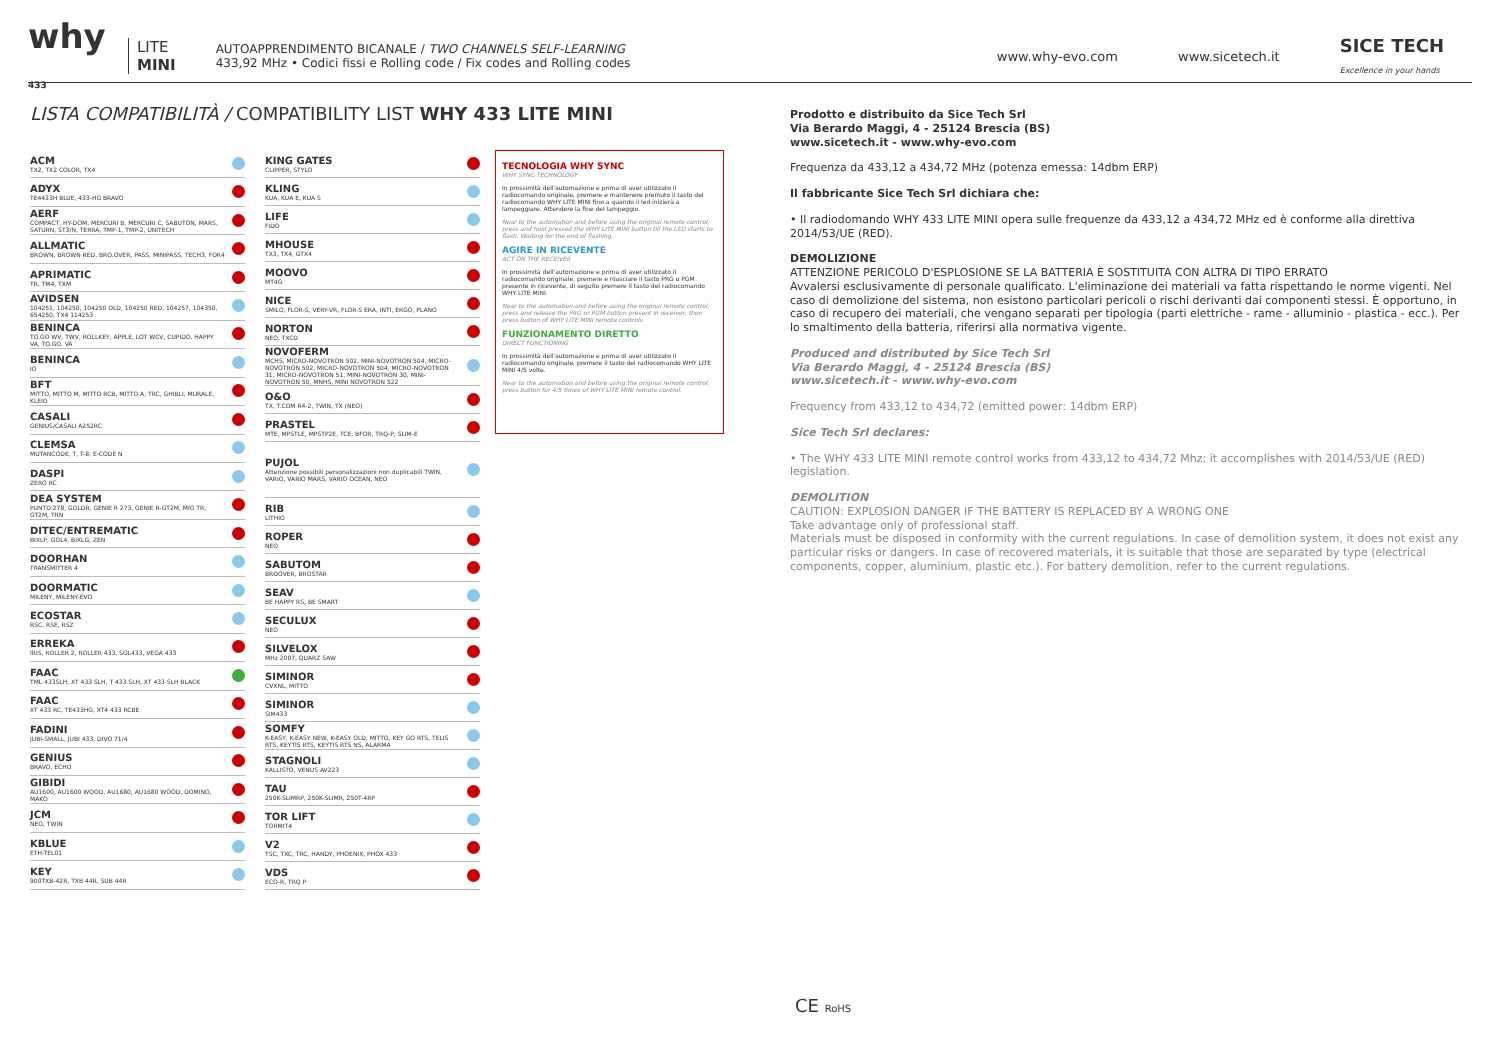why
433 LITE
MINI AUTOAPPRENDIMENTO BICANALE / TWO CHANNELS SELF-LEARNING
433,92 MHz • Codici fissi e Rolling code / Fix codes and Rolling codes www.why-evo.com www.sicetech.it SICE TECH
Excellence in your hands
LISTA COMPATIBILITÀ / COMPATIBILITY LIST WHY 433 LITE MINI
| ACM TX2, TX2 COLOR, TX4 | |
| ADYX TE4433H BLUE, 433-HG BRAVO | |
| AERF COMPACT, HY-DOM, MERCURI B, MERCURI C, SABUTON, MARS, SATURN, ST3/N, TERRA, TMP-1, TMP-2, UNITECH | |
| ALLMATIC BROWN, BROWN RED, BRO.OVER, PASS, MINIPASS, TECH3, FOR4 | |
| APRIMATIC TR, TM4, TXM | |
| AVIDSEN 104251, 104250, 104250 OLD, 104250 RED, 104257, 104350, 654250, TX4 114253 | |
| BENINCA TO.GO WV, TWV, ROLLKEY, APPLE, LOT WCV, CUPIDO, HAPPY VA, TO.GO. VA | |
| BENINCA IO | |
| BFT MITTO, MITTO M, MITTO RCB, MITTO A, TRC, GHIBLI, MURALE, KLEIO | |
| CASALI GENIUS/CASALI A252RC | |
| CLEMSA MUTANCODE, T, T-8, E-CODE N | |
| DASPI ZERO RC | |
| DEA SYSTEM PUNTO 278, GOLDR, GENIE R 273, GENIE R-GT2M, MIO TR, GT2M, TRN | |
| DITEC/ENTREMATIC BIXLP, GOL4, BIXLG, ZEN | |
| DOORHAN TRANSMITTER 4 | |
| DOORMATIC MILENY, MILENY-EVO | |
| ECOSTAR RSC, RSE, RSZ | |
| ERREKA IRIS, ROLLER 2, ROLLER 433, SOL433, VEGA 433 | |
| FAAC TML 433SLH, XT 433 SLH, T 433 SLH, XT 433 SLH BLACK | |
| FAAC XT 433 RC, TE433HG, XT4 433 RCBE | |
| FADINI JUBI-SMALL, JUBI 433, DIVO 71/4 | |
| GENIUS BRAVO, ECHO | |
| GIBIDI AU1600, AU1600 WOOD, AU1680, AU1680 WOOD, DOMINO, MAKO | |
| JCM NEO, TWIN | |
| KBLUE ETH-TEL01 | |
| KEY 900TXB-42R, TXB 44R, SUB 44R | |
| KING GATES CLIPPER, STYLO | |
| KLING KUA, KUA E, KUA S | |
| LIFE FIDO | |
| MHOUSE TX3, TX4, GTX4 | |
| MOOVO MT4G | |
| NICE SMILO, FLOR-S, VERY-VR, FLOR-S ERA, INTI, ERGO, PLANO | |
| NORTON NEO, TXCD | |
| NOVOFERM MCHS, MICRO-NOVOTRON 502, MINI-NOVOTRON 504, MICRO-NOVOTRON 502, MICRO-NOVOTRON 504, MICRO-NOVOTRON 31, MICRO-NOVOTRON 51, MINI-NOVOTRON 30, MINI-NOVOTRON 50, MNHS, MINI NOVOTRON 522 | |
| O&O TX, T.COM R4-2, TWIN, TX (NEO) | |
| PRASTEL MTE, MPSTLE, MPSTP2E, TCE, BFOR, TRQ-P, SLIM-E | |
| PUJOL Attenzione possibili personalizzazioni non duplicabili TWIN, VARIO, VARIO MARS, VARIO OCEAN, NEO | |
| RIB LITHIO | |
| ROPER NEO | |
| SABUTOM BROOVER, BROSTAR | |
| SEAV BE HAPPY RS, BE SMART | |
| SECULUX NEO | |
| SILVELOX MHz 2007, QUARZ SAW | |
| SIMINOR CVXNL, MITTO | |
| SIMINOR SIM433 | |
| SOMFY K-EASY, K-EASY NEW, K-EASY OLD, MITTO, KEY GO RTS, TELIS RTS, KEYTIS RTS, KEYTIS RTS NS, ALARMA | |
| STAGNOLI KALLISTO, VENUS AV223 | |
| TAU 250K-SLIMRP, 250K-SLIMR, 250T-4RP | |
| TOR LIFT TORMIT4 | |
| V2 TSC, TXC, TRC, HANDY, PHOENIX, PHOX 433 | |
| VDS ECO-R, TRQ P | |
TECNOLOGIA WHY SYNC
WHY SYNC TECHNOLOGY
In prossimità dell'automazione e prima di aver utilizzato il radiocomando originale, premere e mantenere premuto il tasto del radiocomando WHY LITE MINI fino a quando il led inizierà a lampeggiare. Attendere la fine del lampeggio.
Near to the automation and before using the original remote control, press and hold pressed the WHY LITE MINI button till the LED starts to flash. Waiting for the end of flashing.
AGIRE IN RICEVENTE
ACT ON THE RECEIVER
In prossimità dell'automazione e prima di aver utilizzato il radiocomando originale, premere e rilasciare il tasto PRG o PGM presente in ricevente, di seguito premere il tasto del radiocomando WHY LITE MINI.
Near to the automation and before using the original remote control, press and release the PRG or PGM button present in receiver, then press button of WHY LITE MINI remote controls.
FUNZIONAMENTO DIRETTO
DIRECT FUNCTIONING
In prossimità dell'automazione e prima di aver utilizzato il radiocomando originale, premere il tasto del radiocomando WHY LITE MINI 4/5 volte.
Near to the automation and before using the original remote control, press button for 4/5 times of WHY LITE MINI remote control.
Prodotto e distribuito da Sice Tech Srl
Via Berardo Maggi, 4 - 25124 Brescia (BS)
www.sicetech.it - www.why-evo.com
Frequenza da 433,12 a 434,72 MHz (potenza emessa: 14dbm ERP)
Il fabbricante Sice Tech Srl dichiara che:
• Il radiodomando WHY 433 LITE MINI opera sulle frequenze da 433,12 a 434,72 MHz ed è conforme alla direttiva 2014/53/UE (RED).
DEMOLIZIONE
ATTENZIONE PERICOLO D'ESPLOSIONE SE LA BATTERIA È SOSTITUITA CON ALTRA DI TIPO ERRATO
Avvalersi esclusivamente di personale qualificato. L'eliminazione dei materiali va fatta rispettando le norme vigenti. Nel caso di demolizione del sistema, non esistono particolari pericoli o rischi derivanti dai componenti stessi. È opportuno, in caso di recupero dei materiali, che vengano separati per tipologia (parti elettriche - rame - alluminio - plastica - ecc.). Per lo smaltimento della batteria, riferirsi alla normativa vigente.
Produced and distributed by Sice Tech Srl
Via Berardo Maggi, 4 - 25124 Brescia (BS)
www.sicetech.it - www.why-evo.com
Frequency from 433,12 to 434,72 (emitted power: 14dbm ERP)
Sice Tech Srl declares:
• The WHY 433 LITE MINI remote control works from 433,12 to 434,72 Mhz; it accomplishes with 2014/53/UE (RED) legislation.
DEMOLITION
CAUTION: EXPLOSION DANGER IF THE BATTERY IS REPLACED BY A WRONG ONE
Take advantage only of professional staff.
Materials must be disposed in conformity with the current regulations. In case of demolition system, it does not exist any particular risks or dangers. In case of recovered materials, it is suitable that those are separated by type (electrical components, copper, aluminium, plastic etc.). For battery demolition, refer to the current regulations.
CE RoHS